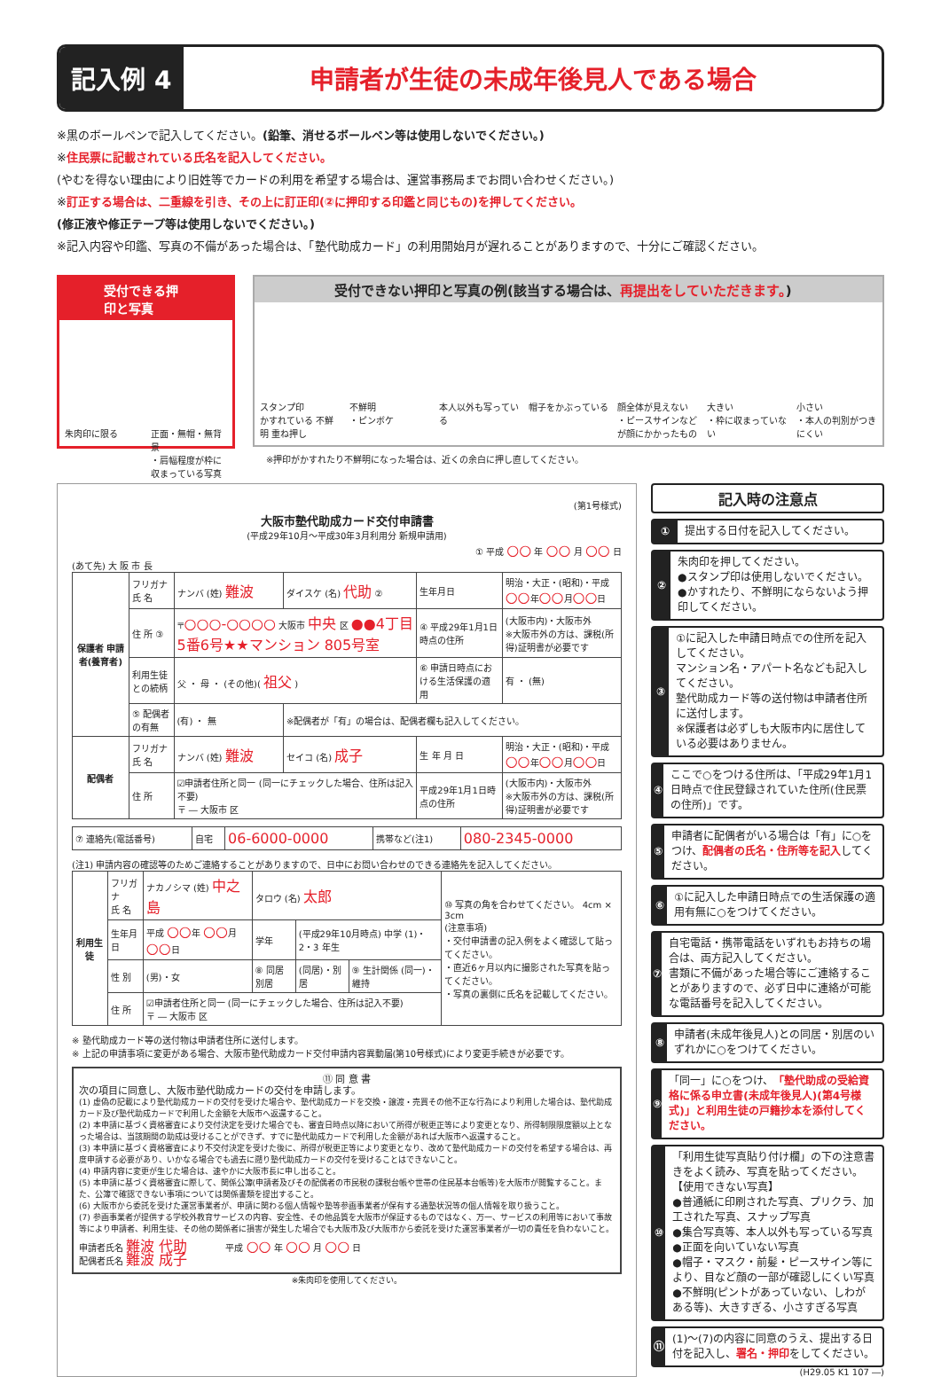記入例 4 申請者が生徒の未成年後見人である場合
※黒のボールペンで記入してください。(鉛筆、消せるボールペン等は使用しないでください。)
※住民票に記載されている氏名を記入してください。
(やむを得ない理由により旧姓等でカードの利用を希望する場合は、運営事務局までお問い合わせください。)
※訂正する場合は、二重線を引き、その上に訂正印(②に押印する印鑑と同じもの)を押してください。
(修正液や修正テープ等は使用しないでください。)
※記入内容や印鑑、写真の不備があった場合は、「塾代助成カード」の利用開始月が遅れることがありますので、十分にご確認ください。
受付できる押印と写真
朱肉印に限る 正面・無帽・無背景
・肩幅程度が枠に収まっている写真
受付できない押印と写真の例(該当する場合は、再提出をしていただきます。)
スタンプ印
かすれている 不鮮明 重ね押し
不鮮明
・ピンボケ
本人以外も写っている 帽子をかぶっている 顔全体が見えない
・ピースサインなどが顔にかかったもの
大きい
・枠に収まっていない
小さい
・本人の判別がつきにくい
※押印がかすれたり不鮮明になった場合は、近くの余白に押し直してください。
(第1号様式)
大阪市塾代助成カード交付申請書
(平成29年10月～平成30年3月利用分 新規申請用)
① 平成 ○○ 年 ○○ 月 ○○ 日
(あて先) 大 阪 市 長
| 保護者 申請者(養育者) | フリガナ 氏 名 | ナンバ (姓) 難波 | ダイスケ (名) 代助 ② | 生年月日 | 明治・大正・(昭和)・平成 ○○ 年 ○○ 月 ○○ 日 |
| | 住 所 ③ | 〒 ○○○-○○○○ 大阪市 中央 区 ●●4丁目5番6号★★マンション 805号室 | | ④ 平成29年1月1日時点の住所 | (大阪市内)・大阪市外 ※大阪市外の方は、課税(所得)証明書が必要です |
| | 利用生徒との続柄 | 父 ・ 母 ・ (その他)( 祖父 ) | | ⑥ 申請日時点における生活保護の適用 | 有 ・ (無) |
| | ⑤ 配偶者の有無 | (有) ・ 無 | ※配偶者が「有」の場合は、配偶者欄も記入してください。 | | |
| 配偶者 | フリガナ 氏 名 | ナンバ (姓) 難波 | セイコ (名) 成子 | 生 年 月 日 | 明治・大正・(昭和)・平成 ○○ 年 ○○ 月 ○○ 日 |
| | 住 所 | ☑申請者住所と同一 (同一にチェックした場合、住所は記入不要) 〒 ― 大阪市 区 | | 平成29年1月1日時点の住所 | (大阪市内)・大阪市外 ※大阪市外の方は、課税(所得)証明書が必要です |
| ⑦ 連絡先(電話番号) | 自宅 | 06-6000-0000 | 携帯など(注1) | 080-2345-0000 |
(注1) 申請内容の確認等のためご連絡することがありますので、日中にお問い合わせのできる連絡先を記入してください。
| 利用生徒 | フリガナ 氏 名 | ナカノシマ (姓) 中之島 | タロウ (名) 太郎 | | | ⑩ 写真の角を合わせてください。 4cm × 3cm (注意事項) ・交付申請書の記入例をよく確認して貼ってください。 ・直近6ヶ月以内に撮影された写真を貼ってください。 ・写真の裏側に氏名を記載してください。 |
| | 生年月日 | 平成 ○○ 年 ○○ 月 ○○ 日 | 学年 | (平成29年10月時点) 中学 (1)・2・3 年生 | | |
| | 性 別 | (男)・女 | ⑧ 同居別居 | (同居)・別居 | ⑨ 生計関係 (同一)・維持 | |
| | 住 所 | ☑申請者住所と同一 (同一にチェックした場合、住所は記入不要) 〒 ― 大阪市 区 | | | | |
※ 塾代助成カード等の送付物は申請者住所に送付します。
※ 上記の申請事項に変更がある場合、大阪市塾代助成カード交付申請内容異動届(第10号様式)により変更手続きが必要です。
⑪ 同 意 書
次の項目に同意し、大阪市塾代助成カードの交付を申請します。
(1) 虚偽の記載により塾代助成カードの交付を受けた場合や、塾代助成カードを交換・譲渡・売買その他不正な行為により利用した場合は、塾代助成カード及び塾代助成カードで利用した金額を大阪市へ返還すること。
(2) 本申請に基づく資格審査により交付決定を受けた場合でも、審査日時点以降において所得が税更正等により変更となり、所得制限限度額以上となった場合は、当該期間の助成は受けることができず、すでに塾代助成カードで利用した金額があれば大阪市へ返還すること。
(3) 本申請に基づく資格審査により不交付決定を受けた後に、所得が税更正等により変更となり、改めて塾代助成カードの交付を希望する場合は、再度申請する必要があり、いかなる場合でも過去に遡り塾代助成カードの交付を受けることはできないこと。
(4) 申請内容に変更が生じた場合は、速やかに大阪市長に申し出ること。
(5) 本申請に基づく資格審査に際して、関係公簿(申請者及びその配偶者の市民税の課税台帳や世帯の住民基本台帳等)を大阪市が閲覧すること。また、公簿で確認できない事項については関係書類を提出すること。
(6) 大阪市から委託を受けた運営事業者が、申請に関わる個人情報や塾等参画事業者が保有する通塾状況等の個人情報を取り扱うこと。
(7) 参画事業者が提供する学校外教育サービスの内容、安全性、その他品質を大阪市が保証するものではなく、万一、サービスの利用等において事故等により申請者、利用生徒、その他の関係者に損害が発生した場合でも大阪市及び大阪市から委託を受けた運営事業者が一切の責任を負わないこと。
申請者氏名 難波 代助 　　　　平成 ○○ 年 ○○ 月 ○○ 日
配偶者氏名 難波 成子
※朱肉印を使用してください。
記入時の注意点
①
提出する日付を記入してください。
②
朱肉印を押してください。
●スタンプ印は使用しないでください。
●かすれたり、不鮮明にならないよう押印してください。
③
①に記入した申請日時点での住所を記入してください。
マンション名・アパート名なども記入してください。
塾代助成カード等の送付物は申請者住所に送付します。
※保護者は必ずしも大阪市内に居住している必要はありません。
④
ここで○をつける住所は、「平成29年1月1日時点で住民登録されていた住所(住民票の住所)」です。
⑤
申請者に配偶者がいる場合は「有」に○をつけ、配偶者の氏名・住所等を記入してください。
⑥
①に記入した申請日時点での生活保護の適用有無に○をつけてください。
⑦
自宅電話・携帯電話をいずれもお持ちの場合は、両方記入してください。
書類に不備があった場合等にご連絡することがありますので、必ず日中に連絡が可能な電話番号を記入してください。
⑧
申請者(未成年後見人)との同居・別居のいずれかに○をつけてください。
⑨
「同一」に○をつけ、「塾代助成の受給資格に係る申立書(未成年後見人)(第4号様式)」と利用生徒の戸籍抄本を添付してください。
⑩
「利用生徒写真貼り付け欄」の下の注意書きをよく読み、写真を貼ってください。
【使用できない写真】
●普通紙に印刷された写真、プリクラ、加工された写真、スナップ写真
●集合写真等、本人以外も写っている写真
●正面を向いていない写真
●帽子・マスク・前髪・ピースサイン等により、目など顔の一部が確認しにくい写真
●不鮮明(ピントがあっていない、しわがある等)、大きすぎる、小さすぎる写真
⑪
(1)～(7)の内容に同意のうえ、提出する日付を記入し、署名・押印をしてください。
(H29.05 K1 107 ―)